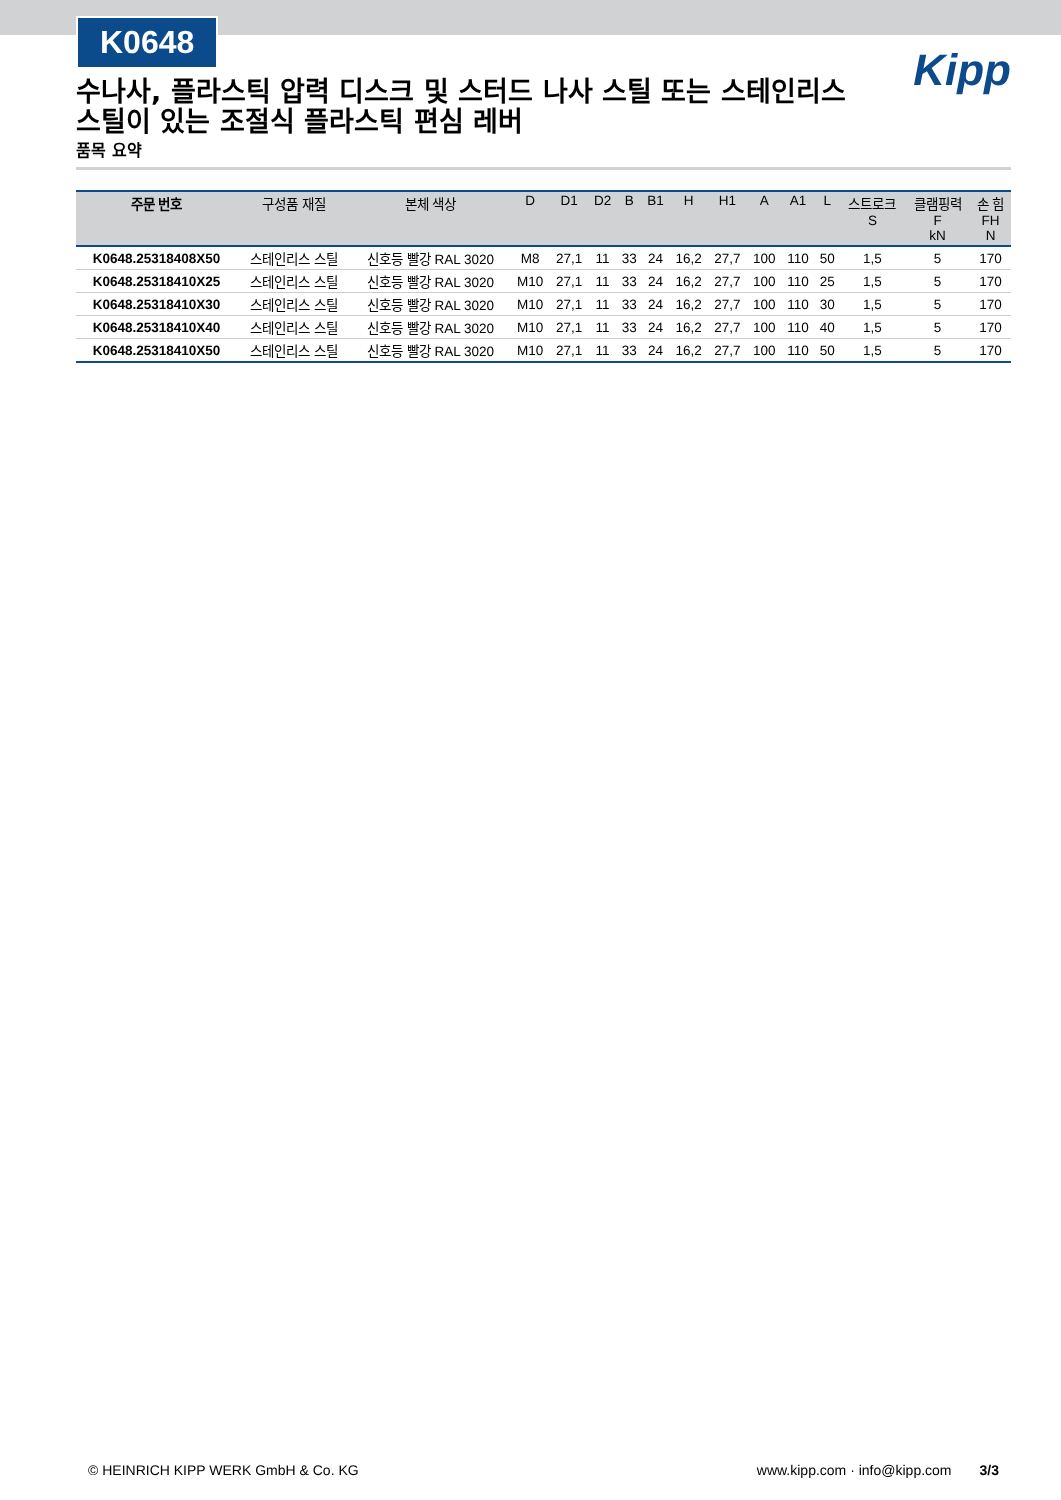K0648
Kipp
수나사, 플라스틱 압력 디스크 및 스터드 나사 스틸 또는 스테인리스 스틸이 있는 조절식 플라스틱 편심 레버
품목 요약
| 주문 번호 | 구성품 재질 | 본체 색상 | D | D1 | D2 | B | B1 | H | H1 | A | A1 | L | 스트로크 S | 클램핑력 F kN | 손 힘 FH N |
| --- | --- | --- | --- | --- | --- | --- | --- | --- | --- | --- | --- | --- | --- | --- | --- |
| K0648.25318408X50 | 스테인리스 스틸 | 신호등 빨강 RAL 3020 | M8 | 27,1 | 11 | 33 | 24 | 16,2 | 27,7 | 100 | 110 | 50 | 1,5 | 5 | 170 |
| K0648.25318410X25 | 스테인리스 스틸 | 신호등 빨강 RAL 3020 | M10 | 27,1 | 11 | 33 | 24 | 16,2 | 27,7 | 100 | 110 | 25 | 1,5 | 5 | 170 |
| K0648.25318410X30 | 스테인리스 스틸 | 신호등 빨강 RAL 3020 | M10 | 27,1 | 11 | 33 | 24 | 16,2 | 27,7 | 100 | 110 | 30 | 1,5 | 5 | 170 |
| K0648.25318410X40 | 스테인리스 스틸 | 신호등 빨강 RAL 3020 | M10 | 27,1 | 11 | 33 | 24 | 16,2 | 27,7 | 100 | 110 | 40 | 1,5 | 5 | 170 |
| K0648.25318410X50 | 스테인리스 스틸 | 신호등 빨강 RAL 3020 | M10 | 27,1 | 11 | 33 | 24 | 16,2 | 27,7 | 100 | 110 | 50 | 1,5 | 5 | 170 |
© HEINRICH KIPP WERK GmbH & Co. KG www.kipp.com · info@kipp.com 3/3